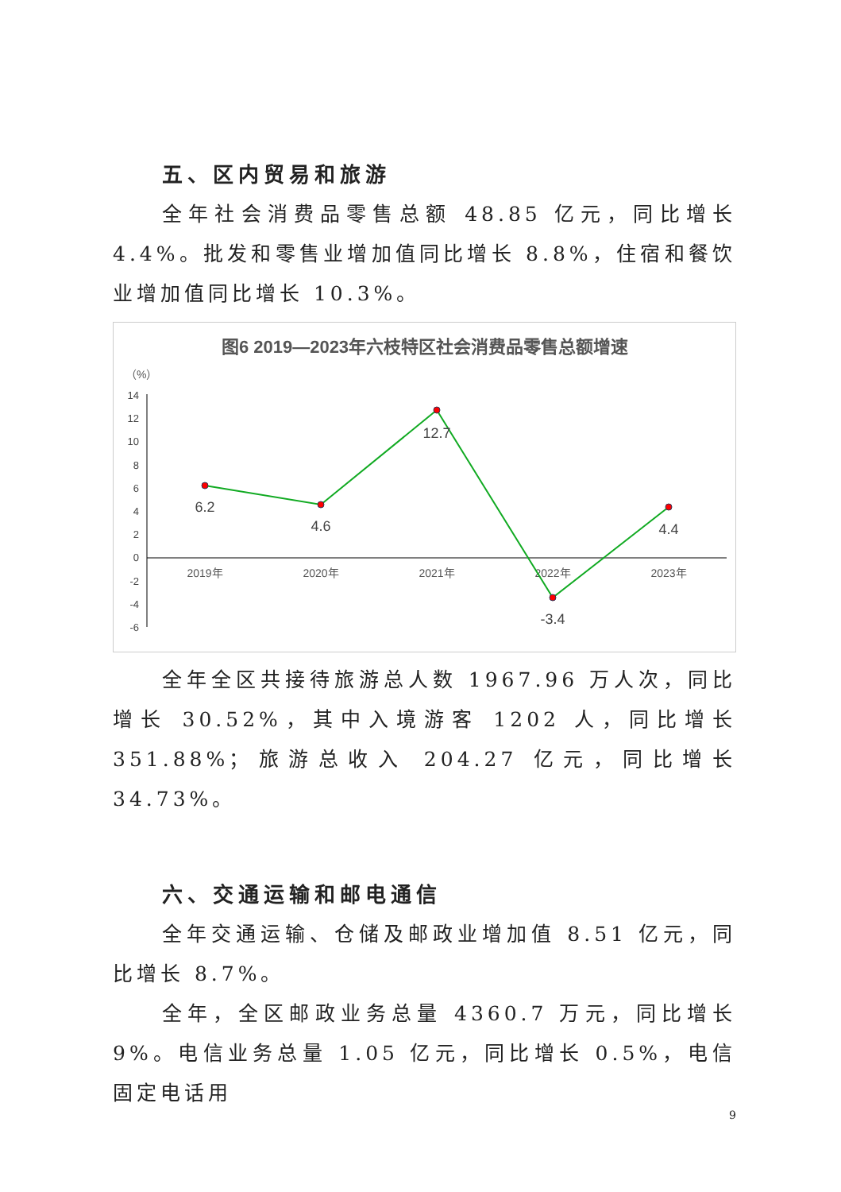五、区内贸易和旅游
全年社会消费品零售总额 48.85 亿元，同比增长 4.4%。批发和零售业增加值同比增长 8.8%，住宿和餐饮业增加值同比增长 10.3%。
图6 2019—2023年六枝特区社会消费品零售总额增速
（%）
14
12
10
8
6
4
2
0
-2
-4
-6
2019年
2020年
2021年
2022年
2023年
6.2
4.6
12.7
-3.4
4.4
全年全区共接待旅游总人数 1967.96 万人次，同比增长 30.52%，其中入境游客 1202 人，同比增长 351.88%；旅游总收入 204.27 亿元，同比增长 34.73%。
六、交通运输和邮电通信
全年交通运输、仓储及邮政业增加值 8.51 亿元，同比增长 8.7%。
全年，全区邮政业务总量 4360.7 万元，同比增长 9%。电信业务总量 1.05 亿元，同比增长 0.5%，电信固定电话用
9